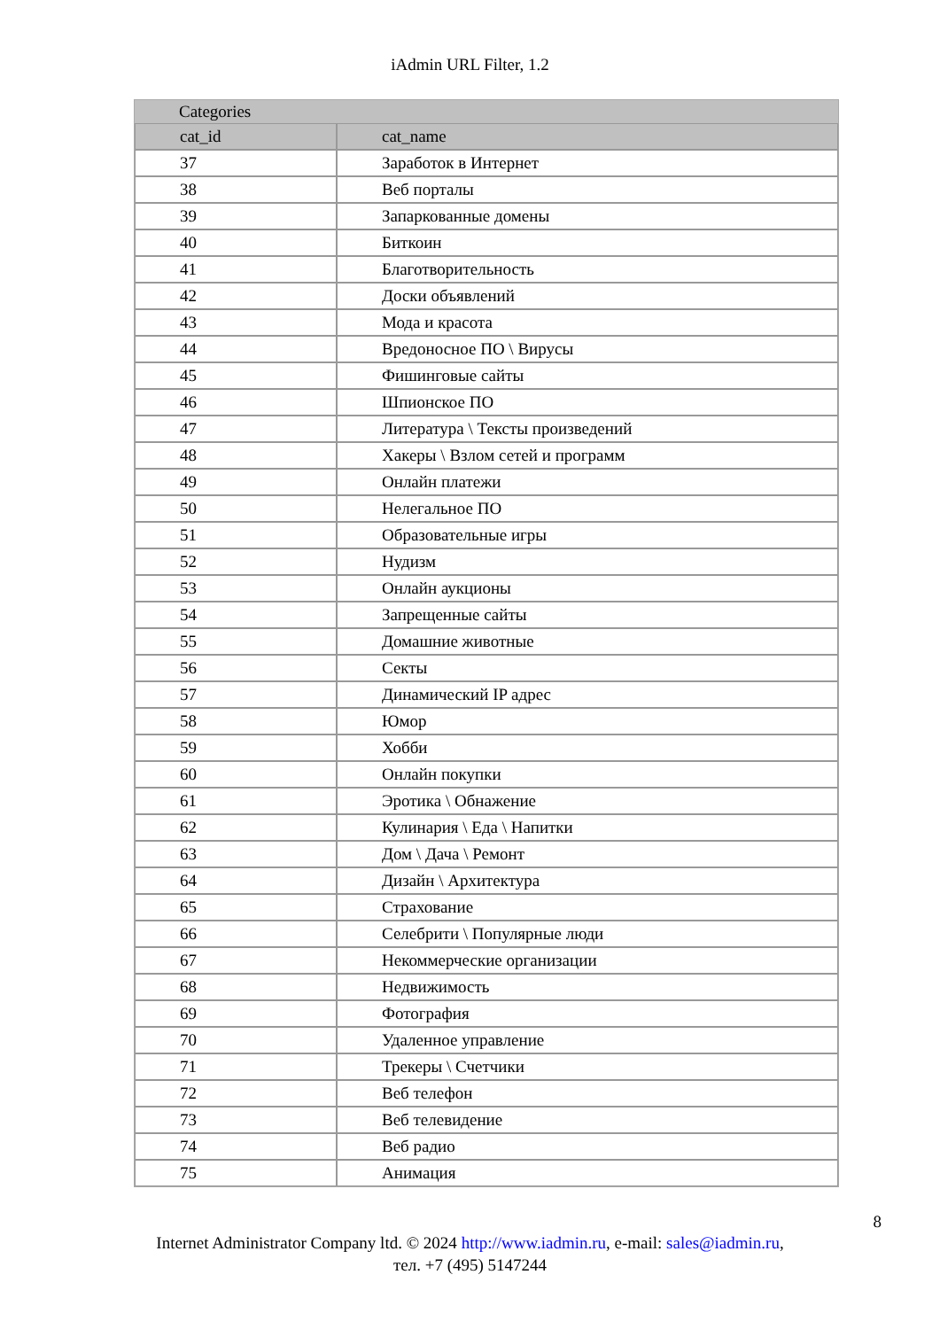iAdmin URL Filter, 1.2
| Categories | |
| --- | --- |
| cat_id | cat_name |
| 37 | Заработок в Интернет |
| 38 | Веб порталы |
| 39 | Запаркованные домены |
| 40 | Биткоин |
| 41 | Благотворительность |
| 42 | Доски объявлений |
| 43 | Мода и красота |
| 44 | Вредоносное ПО \ Вирусы |
| 45 | Фишинговые сайты |
| 46 | Шпионское ПО |
| 47 | Литература \ Тексты произведений |
| 48 | Хакеры \ Взлом сетей и программ |
| 49 | Онлайн платежи |
| 50 | Нелегальное ПО |
| 51 | Образовательные игры |
| 52 | Нудизм |
| 53 | Онлайн аукционы |
| 54 | Запрещенные сайты |
| 55 | Домашние животные |
| 56 | Секты |
| 57 | Динамический IP адрес |
| 58 | Юмор |
| 59 | Хобби |
| 60 | Онлайн покупки |
| 61 | Эротика \ Обнажение |
| 62 | Кулинария \ Еда \ Напитки |
| 63 | Дом \ Дача \ Ремонт |
| 64 | Дизайн \ Архитектура |
| 65 | Страхование |
| 66 | Селебрити \ Популярные люди |
| 67 | Некоммерческие организации |
| 68 | Недвижимость |
| 69 | Фотография |
| 70 | Удаленное управление |
| 71 | Трекеры \ Счетчики |
| 72 | Веб телефон |
| 73 | Веб телевидение |
| 74 | Веб радио |
| 75 | Анимация |
8
Internet Administrator Company ltd. © 2024 http://www.iadmin.ru, e-mail: sales@iadmin.ru,
тел. +7 (495) 5147244